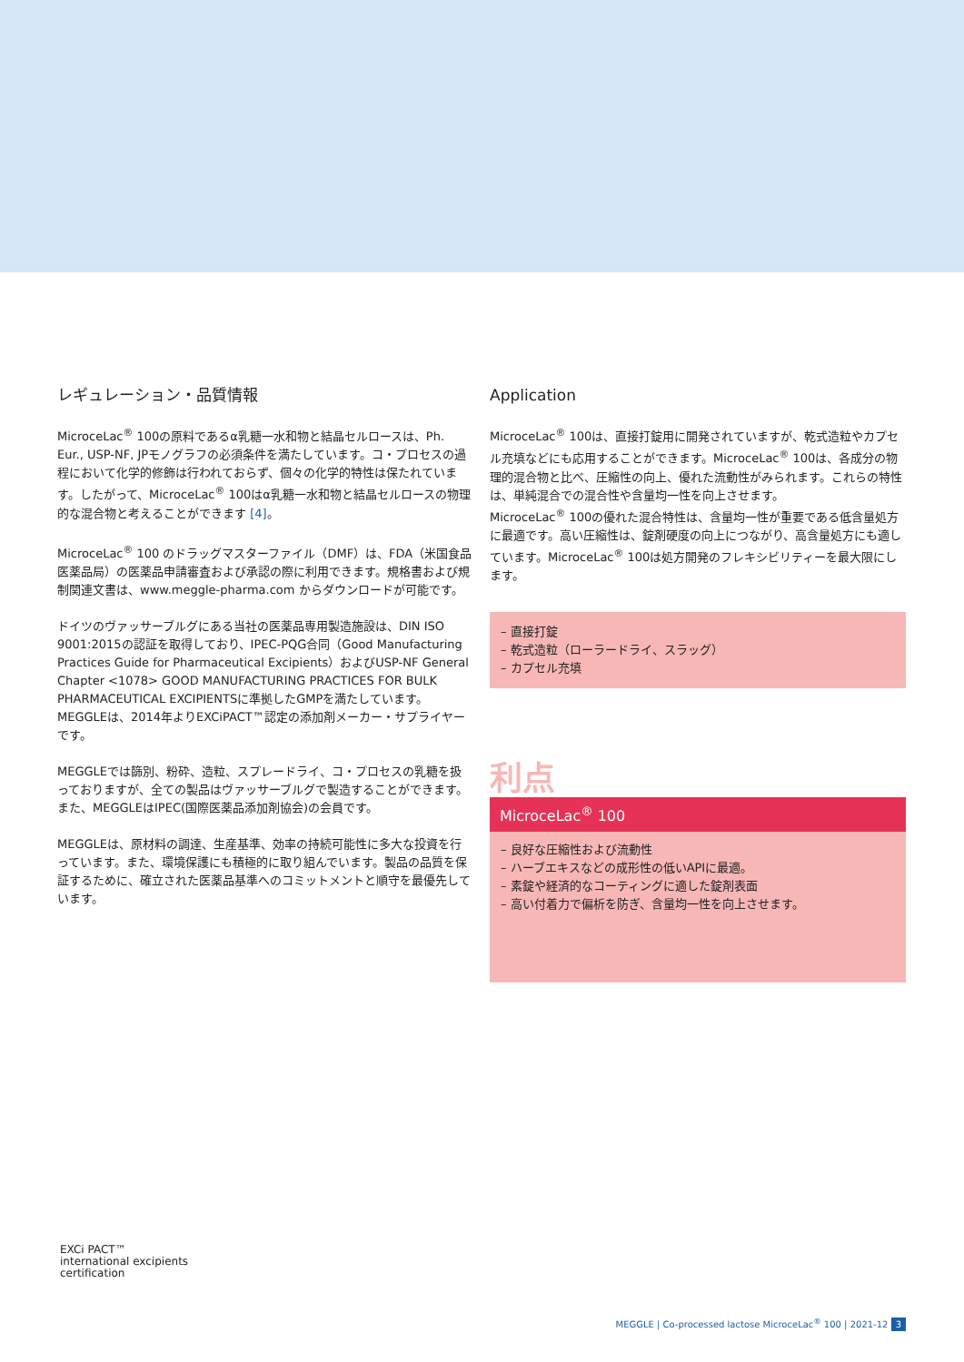レギュレーション・品質情報
MicroceLac<sup>®</sup> 100の原料であるα乳糖一水和物と結晶セルロースは、Ph. Eur., USP-NF, JPモノグラフの必須条件を満たしています。コ・プロセスの過程において化学的修飾は行われておらず、個々の化学的特性は保たれています。したがって、MicroceLac<sup>®</sup> 100はα乳糖一水和物と結晶セルロースの物理的な混合物と考えることができます [4]。
MicroceLac<sup>®</sup> 100 のドラッグマスターファイル（DMF）は、FDA（米国食品医薬品局）の医薬品申請審査および承認の際に利用できます。規格書および規制関連文書は、www.meggle-pharma.com からダウンロードが可能です。
ドイツのヴァッサーブルグにある当社の医薬品専用製造施設は、DIN ISO 9001:2015の認証を取得しており、IPEC-PQG合同（Good Manufacturing Practices Guide for Pharmaceutical Excipients）およびUSP-NF General Chapter <1078> GOOD MANUFACTURING PRACTICES FOR BULK PHARMACEUTICAL EXCIPIENTSに準拠したGMPを満たしています。MEGGLEは、2014年よりEXCiPACT™認定の添加剤メーカー・サプライヤーです。
MEGGLEでは篩別、粉砕、造粒、スプレードライ、コ・プロセスの乳糖を扱っておりますが、全ての製品はヴァッサーブルグで製造することができます。また、MEGGLEはIPEC(国際医薬品添加剤協会)の会員です。
MEGGLEは、原材料の調達、生産基準、効率の持続可能性に多大な投資を行っています。また、環境保護にも積極的に取り組んでいます。製品の品質を保証するために、確立された医薬品基準へのコミットメントと順守を最優先しています。
Application
MicroceLac<sup>®</sup> 100は、直接打錠用に開発されていますが、乾式造粒やカプセル充填などにも応用することができます。MicroceLac<sup>®</sup> 100は、各成分の物理的混合物と比べ、圧縮性の向上、優れた流動性がみられます。これらの特性は、単純混合での混合性や含量均一性を向上させます。
MicroceLac<sup>®</sup> 100の優れた混合特性は、含量均一性が重要である低含量処方に最適です。高い圧縮性は、錠剤硬度の向上につながり、高含量処方にも適しています。MicroceLac<sup>®</sup> 100は処方開発のフレキシビリティーを最大限にします。
– 直接打錠
– 乾式造粒（ローラードライ、スラッグ）
– カプセル充填
利点
MicroceLac<sup>®</sup> 100
– 良好な圧縮性および流動性
– ハーブエキスなどの成形性の低いAPIに最適。
– 素錠や経済的なコーティングに適した錠剤表面
– 高い付着力で偏析を防ぎ、含量均一性を向上させます。
EXCi PACT™
international excipients
certification
MEGGLE | Co-processed lactose MicroceLac<sup>®</sup> 100 | 2021-12 3